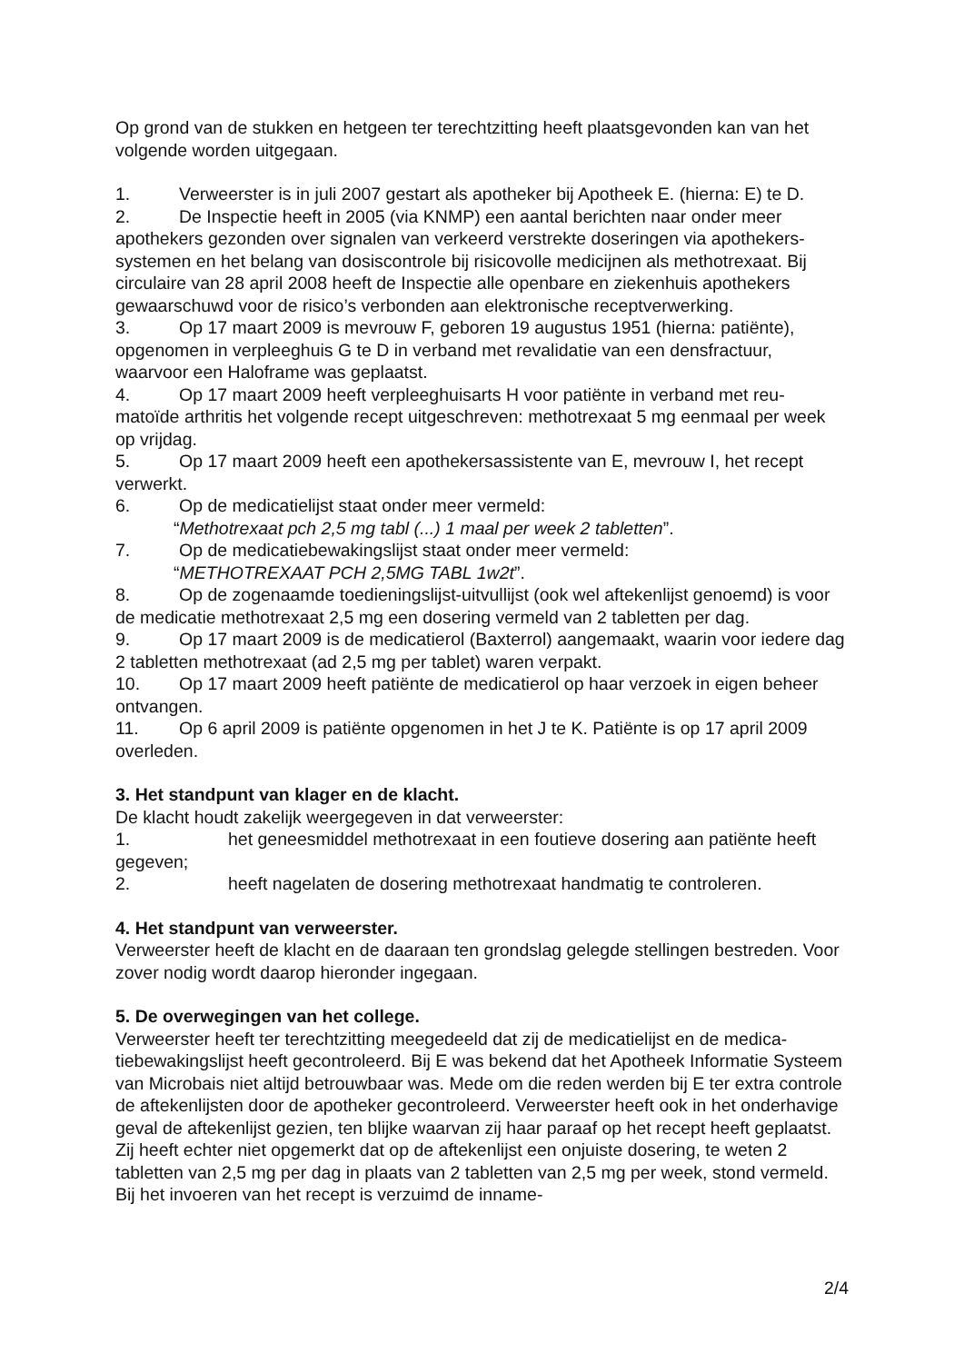Op grond van de stukken en hetgeen ter terechtzitting heeft plaatsgevonden kan van het volgende worden uitgegaan.
1. Verweerster is in juli 2007 gestart als apotheker bij Apotheek E. (hierna: E) te D.
2. De Inspectie heeft in 2005 (via KNMP) een aantal berichten naar onder meer apothekers gezonden over signalen van verkeerd verstrekte doseringen via apothekers-systemen en het belang van dosiscontrole bij risicovolle medicijnen als methotrexaat. Bij circulaire van 28 april 2008 heeft de Inspectie alle openbare en ziekenhuis apothekers gewaarschuwd voor de risico’s verbonden aan elektronische receptverwerking.
3. Op 17 maart 2009 is mevrouw F, geboren 19 augustus 1951 (hierna: patiënte), opgenomen in verpleeghuis G te D in verband met revalidatie van een densfractuur, waarvoor een Haloframe was geplaatst.
4. Op 17 maart 2009 heeft verpleeghuisarts H voor patiënte in verband met reu-matoïde arthritis het volgende recept uitgeschreven: methotrexaat 5 mg eenmaal per week op vrijdag.
5. Op 17 maart 2009 heeft een apothekersassistente van E, mevrouw I, het recept verwerkt.
6. Op de medicatielijst staat onder meer vermeld:
“Methotrexaat pch 2,5 mg tabl (...) 1 maal per week 2 tabletten”.
7. Op de medicatiebewakingslijst staat onder meer vermeld:
“METHOTREXAAT PCH 2,5MG TABL 1w2t”.
8. Op de zogenaamde toedieningslijst-uitvullijst (ook wel aftekenlijst genoemd) is voor de medicatie methotrexaat 2,5 mg een dosering vermeld van 2 tabletten per dag.
9. Op 17 maart 2009 is de medicatierol (Baxterrol) aangemaakt, waarin voor iedere dag 2 tabletten methotrexaat (ad 2,5 mg per tablet) waren verpakt.
10. Op 17 maart 2009 heeft patiënte de medicatierol op haar verzoek in eigen beheer ontvangen.
11. Op 6 april 2009 is patiënte opgenomen in het J te K. Patiënte is op 17 april 2009 overleden.
3. Het standpunt van klager en de klacht.
De klacht houdt zakelijk weergegeven in dat verweerster:
1. het geneesmiddel methotrexaat in een foutieve dosering aan patiënte heeft gegeven;
2. heeft nagelaten de dosering methotrexaat handmatig te controleren.
4. Het standpunt van verweerster.
Verweerster heeft de klacht en de daaraan ten grondslag gelegde stellingen bestreden. Voor zover nodig wordt daarop hieronder ingegaan.
5. De overwegingen van het college.
Verweerster heeft ter terechtzitting meegedeeld dat zij de medicatielijst en de medica-tiebewakingslijst heeft gecontroleerd. Bij E was bekend dat het Apotheek Informatie Systeem van Microbais niet altijd betrouwbaar was. Mede om die reden werden bij E ter extra controle de aftekenlijsten door de apotheker gecontroleerd. Verweerster heeft ook in het onderhavige geval de aftekenlijst gezien, ten blijke waarvan zij haar paraaf op het recept heeft geplaatst. Zij heeft echter niet opgemerkt dat op de aftekenlijst een onjuiste dosering, te weten 2 tabletten van 2,5 mg per dag in plaats van 2 tabletten van 2,5 mg per week, stond vermeld. Bij het invoeren van het recept is verzuimd de inname-
2/4